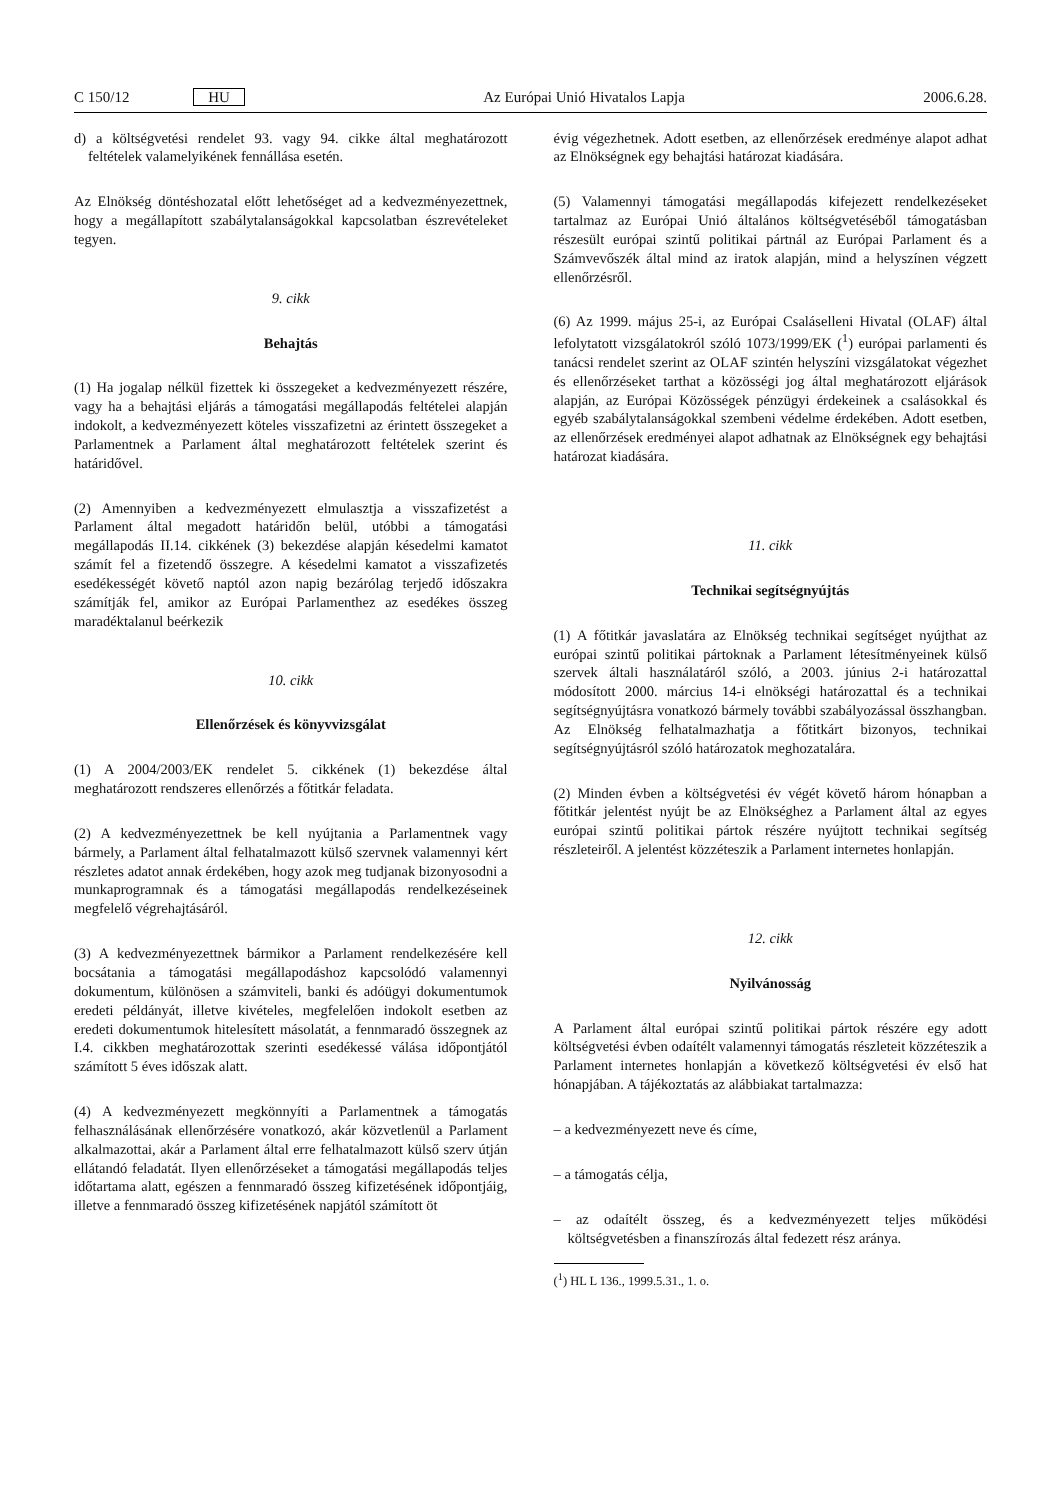C 150/12 HU Az Európai Unió Hivatalos Lapja 2006.6.28.
d) a költségvetési rendelet 93. vagy 94. cikke által meghatározott feltételek valamelyikének fennállása esetén.
Az Elnökség döntéshozatal előtt lehetőséget ad a kedvezményezettnek, hogy a megállapított szabálytalanságokkal kapcsolatban észrevételeket tegyen.
9. cikk
Behajtás
(1) Ha jogalap nélkül fizettek ki összegeket a kedvezményezett részére, vagy ha a behajtási eljárás a támogatási megállapodás feltételei alapján indokolt, a kedvezményezett köteles visszafizetni az érintett összegeket a Parlamentnek a Parlament által meghatározott feltételek szerint és határidővel.
(2) Amennyiben a kedvezményezett elmulasztja a visszafizetést a Parlament által megadott határidőn belül, utóbbi a támogatási megállapodás II.14. cikkének (3) bekezdése alapján késedelmi kamatot számít fel a fizetendő összegre. A késedelmi kamatot a visszafizetés esedékességét követő naptól azon napig bezárólag terjedő időszakra számítják fel, amikor az Európai Parlamenthez az esedékes összeg maradéktalanul beérkezik
10. cikk
Ellenőrzések és könyvvizsgálat
(1) A 2004/2003/EK rendelet 5. cikkének (1) bekezdése által meghatározott rendszeres ellenőrzés a főtitkár feladata.
(2) A kedvezményezettnek be kell nyújtania a Parlamentnek vagy bármely, a Parlament által felhatalmazott külső szervnek valamennyi kért részletes adatot annak érdekében, hogy azok meg tudjanak bizonyosodni a munkaprogramnak és a támogatási megállapodás rendelkezéseinek megfelelő végrehajtásáról.
(3) A kedvezményezettnek bármikor a Parlament rendelkezésére kell bocsátania a támogatási megállapodáshoz kapcsolódó valamennyi dokumentum, különösen a számviteli, banki és adóügyi dokumentumok eredeti példányát, illetve kivételes, megfelelően indokolt esetben az eredeti dokumentumok hitelesített másolatát, a fennmaradó összegnek az I.4. cikkben meghatározottak szerinti esedékessé válása időpontjától számított 5 éves időszak alatt.
(4) A kedvezményezett megkönnyíti a Parlamentnek a támogatás felhasználásának ellenőrzésére vonatkozó, akár közvetlenül a Parlament alkalmazottai, akár a Parlament által erre felhatalmazott külső szerv útján ellátandó feladatát. Ilyen ellenőrzéseket a támogatási megállapodás teljes időtartama alatt, egészen a fennmaradó összeg kifizetésének időpontjáig, illetve a fennmaradó összeg kifizetésének napjától számított öt
évig végezhetnek. Adott esetben, az ellenőrzések eredménye alapot adhat az Elnökségnek egy behajtási határozat kiadására.
(5) Valamennyi támogatási megállapodás kifejezett rendelkezéseket tartalmaz az Európai Unió általános költségvetéséből támogatásban részesült európai szintű politikai pártnál az Európai Parlament és a Számvevőszék által mind az iratok alapján, mind a helyszínen végzett ellenőrzésről.
(6) Az 1999. május 25-i, az Európai Csaláselleni Hivatal (OLAF) által lefolytatott vizsgálatokról szóló 1073/1999/EK (<sup>1</sup>) európai parlamenti és tanácsi rendelet szerint az OLAF szintén helyszíni vizsgálatokat végezhet és ellenőrzéseket tarthat a közösségi jog által meghatározott eljárások alapján, az Európai Közösségek pénzügyi érdekeinek a csalásokkal és egyéb szabálytalanságokkal szembeni védelme érdekében. Adott esetben, az ellenőrzések eredményei alapot adhatnak az Elnökségnek egy behajtási határozat kiadására.
11. cikk
Technikai segítségnyújtás
(1) A főtitkár javaslatára az Elnökség technikai segítséget nyújthat az európai szintű politikai pártoknak a Parlament létesítményeinek külső szervek általi használatáról szóló, a 2003. június 2-i határozattal módosított 2000. március 14-i elnökségi határozattal és a technikai segítségnyújtásra vonatkozó bármely további szabályozással összhangban. Az Elnökség felhatalmazhatja a főtitkárt bizonyos, technikai segítségnyújtásról szóló határozatok meghozatalára.
(2) Minden évben a költségvetési év végét követő három hónapban a főtitkár jelentést nyújt be az Elnökséghez a Parlament által az egyes európai szintű politikai pártok részére nyújtott technikai segítség részleteiről. A jelentést közzéteszik a Parlament internetes honlapján.
12. cikk
Nyilvánosság
A Parlament által európai szintű politikai pártok részére egy adott költségvetési évben odaítélt valamennyi támogatás részleteit közzéteszik a Parlament internetes honlapján a következő költségvetési év első hat hónapjában. A tájékoztatás az alábbiakat tartalmazza:
– a kedvezményezett neve és címe,
– a támogatás célja,
– az odaítélt összeg, és a kedvezményezett teljes működési költségvetésben a finanszírozás által fedezett rész aránya.
(<sup>1</sup>) HL L 136., 1999.5.31., 1. o.